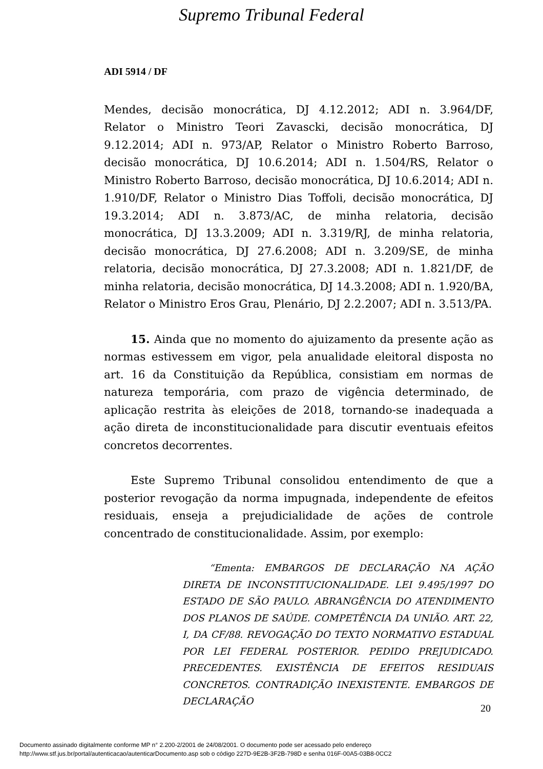Supremo Tribunal Federal
ADI 5914 / DF
Mendes, decisão monocrática, DJ 4.12.2012; ADI n. 3.964/DF, Relator o Ministro Teori Zavascki, decisão monocrática, DJ 9.12.2014; ADI n. 973/AP, Relator o Ministro Roberto Barroso, decisão monocrática, DJ 10.6.2014; ADI n. 1.504/RS, Relator o Ministro Roberto Barroso, decisão monocrática, DJ 10.6.2014; ADI n. 1.910/DF, Relator o Ministro Dias Toffoli, decisão monocrática, DJ 19.3.2014; ADI n. 3.873/AC, de minha relatoria, decisão monocrática, DJ 13.3.2009; ADI n. 3.319/RJ, de minha relatoria, decisão monocrática, DJ 27.6.2008; ADI n. 3.209/SE, de minha relatoria, decisão monocrática, DJ 27.3.2008; ADI n. 1.821/DF, de minha relatoria, decisão monocrática, DJ 14.3.2008; ADI n. 1.920/BA, Relator o Ministro Eros Grau, Plenário, DJ 2.2.2007; ADI n. 3.513/PA.
15. Ainda que no momento do ajuizamento da presente ação as normas estivessem em vigor, pela anualidade eleitoral disposta no art. 16 da Constituição da República, consistiam em normas de natureza temporária, com prazo de vigência determinado, de aplicação restrita às eleições de 2018, tornando-se inadequada a ação direta de inconstitucionalidade para discutir eventuais efeitos concretos decorrentes.
Este Supremo Tribunal consolidou entendimento de que a posterior revogação da norma impugnada, independente de efeitos residuais, enseja a prejudicialidade de ações de controle concentrado de constitucionalidade. Assim, por exemplo:
“Ementa: EMBARGOS DE DECLARAÇÃO NA AÇÃO DIRETA DE INCONSTITUCIONALIDADE. LEI 9.495/1997 DO ESTADO DE SÃO PAULO. ABRANGÊNCIA DO ATENDIMENTO DOS PLANOS DE SAÚDE. COMPETÊNCIA DA UNIÃO. ART. 22, I, DA CF/88. REVOGAÇÃO DO TEXTO NORMATIVO ESTADUAL POR LEI FEDERAL POSTERIOR. PEDIDO PREJUDICADO. PRECEDENTES. EXISTÊNCIA DE EFEITOS RESIDUAIS CONCRETOS. CONTRADIÇÃO INEXISTENTE. EMBARGOS DE DECLARAÇÃO
20
Documento assinado digitalmente conforme MP n° 2.200-2/2001 de 24/08/2001. O documento pode ser acessado pelo endereço
http://www.stf.jus.br/portal/autenticacao/autenticarDocumento.asp sob o código 227D-9E2B-3F2B-798D e senha 016F-00A5-03B8-0CC2